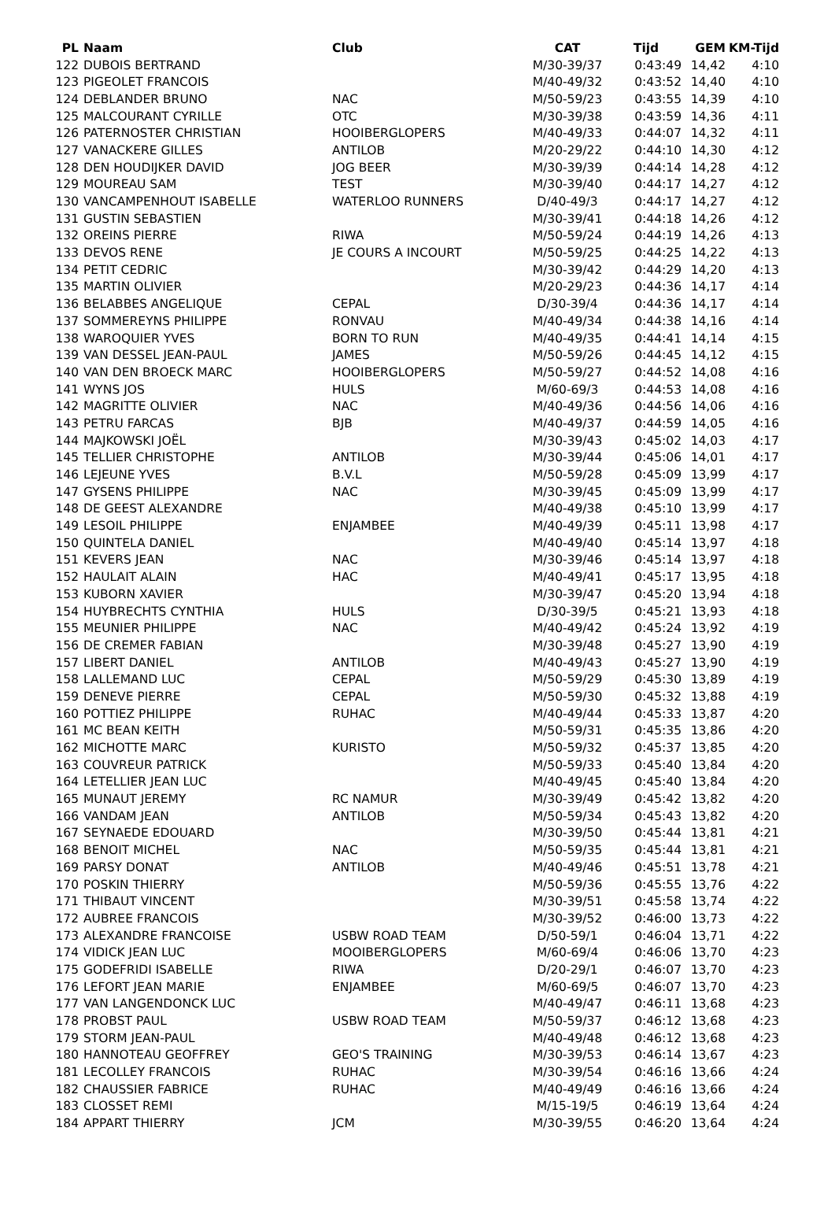| PL | Naam | Club | CAT | Tijd | GEM | KM-Tijd |
| --- | --- | --- | --- | --- | --- | --- |
| 122 | DUBOIS BERTRAND | | M/30-39/37 | 0:43:49 | 14,42 | 4:10 |
| 123 | PIGEOLET FRANCOIS | | M/40-49/32 | 0:43:52 | 14,40 | 4:10 |
| 124 | DEBLANDER BRUNO | NAC | M/50-59/23 | 0:43:55 | 14,39 | 4:10 |
| 125 | MALCOURANT CYRILLE | OTC | M/30-39/38 | 0:43:59 | 14,36 | 4:11 |
| 126 | PATERNOSTER CHRISTIAN | HOOIBERGLOPERS | M/40-49/33 | 0:44:07 | 14,32 | 4:11 |
| 127 | VANACKERE GILLES | ANTILOB | M/20-29/22 | 0:44:10 | 14,30 | 4:12 |
| 128 | DEN HOUDIJKER DAVID | JOG BEER | M/30-39/39 | 0:44:14 | 14,28 | 4:12 |
| 129 | MOUREAU SAM | TEST | M/30-39/40 | 0:44:17 | 14,27 | 4:12 |
| 130 | VANCAMPENHOUT ISABELLE | WATERLOO RUNNERS | D/40-49/3 | 0:44:17 | 14,27 | 4:12 |
| 131 | GUSTIN SEBASTIEN | | M/30-39/41 | 0:44:18 | 14,26 | 4:12 |
| 132 | OREINS PIERRE | RIWA | M/50-59/24 | 0:44:19 | 14,26 | 4:13 |
| 133 | DEVOS RENE | JE COURS A INCOURT | M/50-59/25 | 0:44:25 | 14,22 | 4:13 |
| 134 | PETIT CEDRIC | | M/30-39/42 | 0:44:29 | 14,20 | 4:13 |
| 135 | MARTIN OLIVIER | | M/20-29/23 | 0:44:36 | 14,17 | 4:14 |
| 136 | BELABBES ANGELIQUE | CEPAL | D/30-39/4 | 0:44:36 | 14,17 | 4:14 |
| 137 | SOMMEREYNS PHILIPPE | RONVAU | M/40-49/34 | 0:44:38 | 14,16 | 4:14 |
| 138 | WAROQUIER YVES | BORN TO RUN | M/40-49/35 | 0:44:41 | 14,14 | 4:15 |
| 139 | VAN DESSEL JEAN-PAUL | JAMES | M/50-59/26 | 0:44:45 | 14,12 | 4:15 |
| 140 | VAN DEN BROECK MARC | HOOIBERGLOPERS | M/50-59/27 | 0:44:52 | 14,08 | 4:16 |
| 141 | WYNS JOS | HULS | M/60-69/3 | 0:44:53 | 14,08 | 4:16 |
| 142 | MAGRITTE OLIVIER | NAC | M/40-49/36 | 0:44:56 | 14,06 | 4:16 |
| 143 | PETRU FARCAS | BJB | M/40-49/37 | 0:44:59 | 14,05 | 4:16 |
| 144 | MAJKOWSKI JOËL | | M/30-39/43 | 0:45:02 | 14,03 | 4:17 |
| 145 | TELLIER CHRISTOPHE | ANTILOB | M/30-39/44 | 0:45:06 | 14,01 | 4:17 |
| 146 | LEJEUNE YVES | B.V.L | M/50-59/28 | 0:45:09 | 13,99 | 4:17 |
| 147 | GYSENS PHILIPPE | NAC | M/30-39/45 | 0:45:09 | 13,99 | 4:17 |
| 148 | DE GEEST ALEXANDRE | | M/40-49/38 | 0:45:10 | 13,99 | 4:17 |
| 149 | LESOIL PHILIPPE | ENJAMBEE | M/40-49/39 | 0:45:11 | 13,98 | 4:17 |
| 150 | QUINTELA DANIEL | | M/40-49/40 | 0:45:14 | 13,97 | 4:18 |
| 151 | KEVERS JEAN | NAC | M/30-39/46 | 0:45:14 | 13,97 | 4:18 |
| 152 | HAULAIT ALAIN | HAC | M/40-49/41 | 0:45:17 | 13,95 | 4:18 |
| 153 | KUBORN XAVIER | | M/30-39/47 | 0:45:20 | 13,94 | 4:18 |
| 154 | HUYBRECHTS CYNTHIA | HULS | D/30-39/5 | 0:45:21 | 13,93 | 4:18 |
| 155 | MEUNIER PHILIPPE | NAC | M/40-49/42 | 0:45:24 | 13,92 | 4:19 |
| 156 | DE CREMER FABIAN | | M/30-39/48 | 0:45:27 | 13,90 | 4:19 |
| 157 | LIBERT DANIEL | ANTILOB | M/40-49/43 | 0:45:27 | 13,90 | 4:19 |
| 158 | LALLEMAND LUC | CEPAL | M/50-59/29 | 0:45:30 | 13,89 | 4:19 |
| 159 | DENEVE PIERRE | CEPAL | M/50-59/30 | 0:45:32 | 13,88 | 4:19 |
| 160 | POTTIEZ PHILIPPE | RUHAC | M/40-49/44 | 0:45:33 | 13,87 | 4:20 |
| 161 | MC BEAN KEITH | | M/50-59/31 | 0:45:35 | 13,86 | 4:20 |
| 162 | MICHOTTE MARC | KURISTO | M/50-59/32 | 0:45:37 | 13,85 | 4:20 |
| 163 | COUVREUR PATRICK | | M/50-59/33 | 0:45:40 | 13,84 | 4:20 |
| 164 | LETELLIER JEAN LUC | | M/40-49/45 | 0:45:40 | 13,84 | 4:20 |
| 165 | MUNAUT JEREMY | RC NAMUR | M/30-39/49 | 0:45:42 | 13,82 | 4:20 |
| 166 | VANDAM JEAN | ANTILOB | M/50-59/34 | 0:45:43 | 13,82 | 4:20 |
| 167 | SEYNAEDE EDOUARD | | M/30-39/50 | 0:45:44 | 13,81 | 4:21 |
| 168 | BENOIT MICHEL | NAC | M/50-59/35 | 0:45:44 | 13,81 | 4:21 |
| 169 | PARSY DONAT | ANTILOB | M/40-49/46 | 0:45:51 | 13,78 | 4:21 |
| 170 | POSKIN THIERRY | | M/50-59/36 | 0:45:55 | 13,76 | 4:22 |
| 171 | THIBAUT VINCENT | | M/30-39/51 | 0:45:58 | 13,74 | 4:22 |
| 172 | AUBREE FRANCOIS | | M/30-39/52 | 0:46:00 | 13,73 | 4:22 |
| 173 | ALEXANDRE FRANCOISE | USBW ROAD TEAM | D/50-59/1 | 0:46:04 | 13,71 | 4:22 |
| 174 | VIDICK JEAN LUC | MOOIBERGLOPERS | M/60-69/4 | 0:46:06 | 13,70 | 4:23 |
| 175 | GODEFRIDI ISABELLE | RIWA | D/20-29/1 | 0:46:07 | 13,70 | 4:23 |
| 176 | LEFORT JEAN MARIE | ENJAMBEE | M/60-69/5 | 0:46:07 | 13,70 | 4:23 |
| 177 | VAN LANGENDONCK LUC | | M/40-49/47 | 0:46:11 | 13,68 | 4:23 |
| 178 | PROBST PAUL | USBW ROAD TEAM | M/50-59/37 | 0:46:12 | 13,68 | 4:23 |
| 179 | STORM JEAN-PAUL | | M/40-49/48 | 0:46:12 | 13,68 | 4:23 |
| 180 | HANNOTEAU GEOFFREY | GEO'S TRAINING | M/30-39/53 | 0:46:14 | 13,67 | 4:23 |
| 181 | LECOLLEY FRANCOIS | RUHAC | M/30-39/54 | 0:46:16 | 13,66 | 4:24 |
| 182 | CHAUSSIER FABRICE | RUHAC | M/40-49/49 | 0:46:16 | 13,66 | 4:24 |
| 183 | CLOSSET REMI | | M/15-19/5 | 0:46:19 | 13,64 | 4:24 |
| 184 | APPART THIERRY | JCM | M/30-39/55 | 0:46:20 | 13,64 | 4:24 |